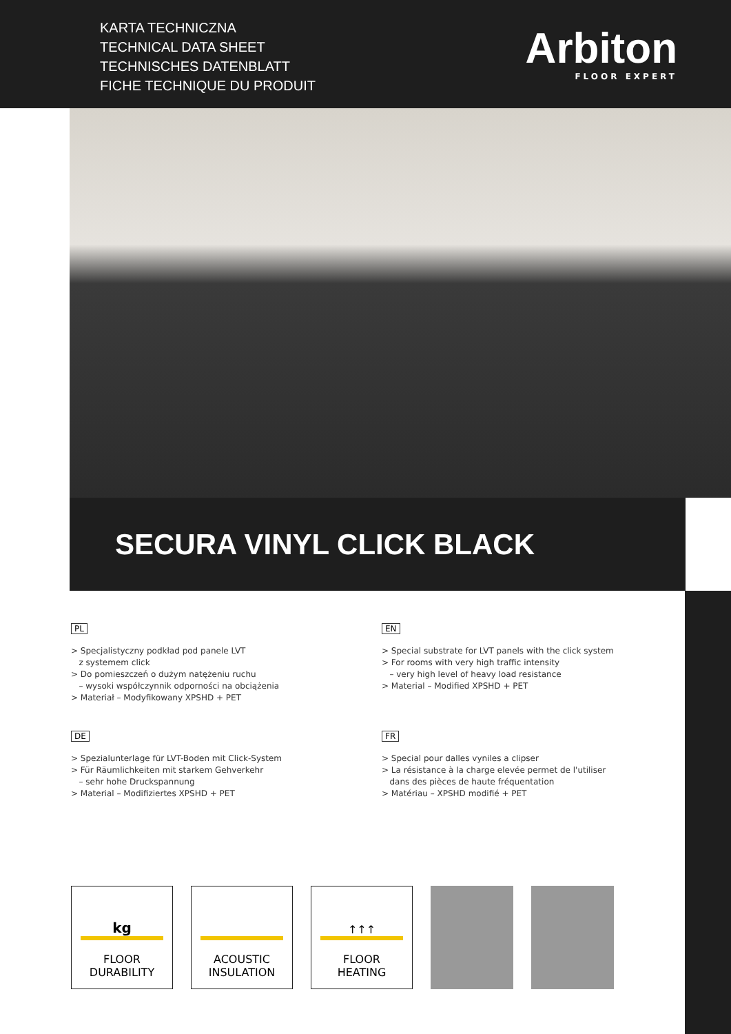KARTA TECHNICZNA
TECHNICAL DATA SHEET
TECHNISCHES DATENBLATT
FICHE TECHNIQUE DU PRODUIT
Arbiton
FLOOR EXPERT
SECURA VINYL CLICK BLACK
PL
> Specjalistyczny podkład pod panele LVT z systemem click > Do pomieszczeń o dużym natężeniu ruchu – wysoki współczynnik odporności na obciążenia > Materiał – Modyfikowany XPSHD + PET
EN
> Special substrate for LVT panels with the click system > For rooms with very high traffic intensity – very high level of heavy load resistance > Material – Modified XPSHD + PET
DE
> Spezialunterlage für LVT-Boden mit Click-System > Für Räumlichkeiten mit starkem Gehverkehr – sehr hohe Druckspannung > Material – Modifiziertes XPSHD + PET
FR
> Special pour dalles vyniles a clipser > La résistance à la charge elevée permet de l'utiliser dans des pièces de haute fréquentation > Matériau – XPSHD modifié + PET
kg
FLOOR
DURABILITY
ACOUSTIC
INSULATION
↑↑↑
FLOOR
HEATING